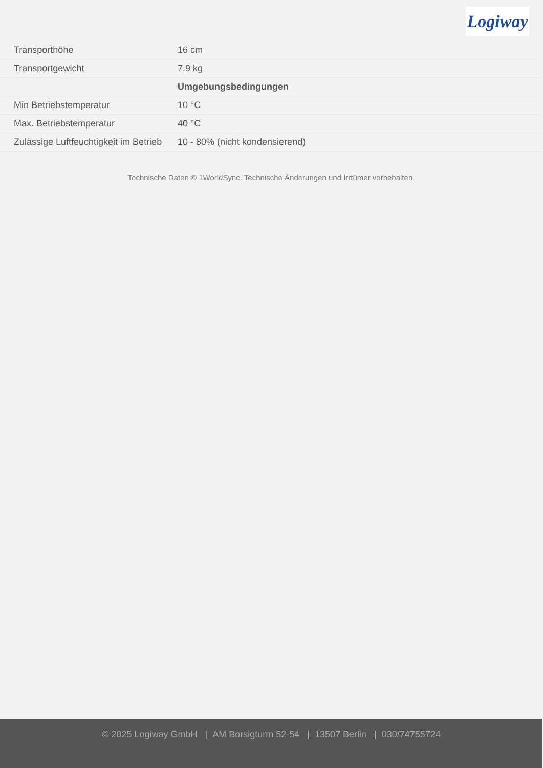Logiway
| Transporthöhe | 16 cm |
| Transportgewicht | 7.9 kg |
| | Umgebungsbedingungen |
| Min Betriebstemperatur | 10 °C |
| Max. Betriebstemperatur | 40 °C |
| Zulässige Luftfeuchtigkeit im Betrieb | 10 - 80% (nicht kondensierend) |
Technische Daten © 1WorldSync. Technische Änderungen und Irrtümer vorbehalten.
© 2025 Logiway GmbH | AM Borsigturm 52-54 | 13507 Berlin | 030/74755724